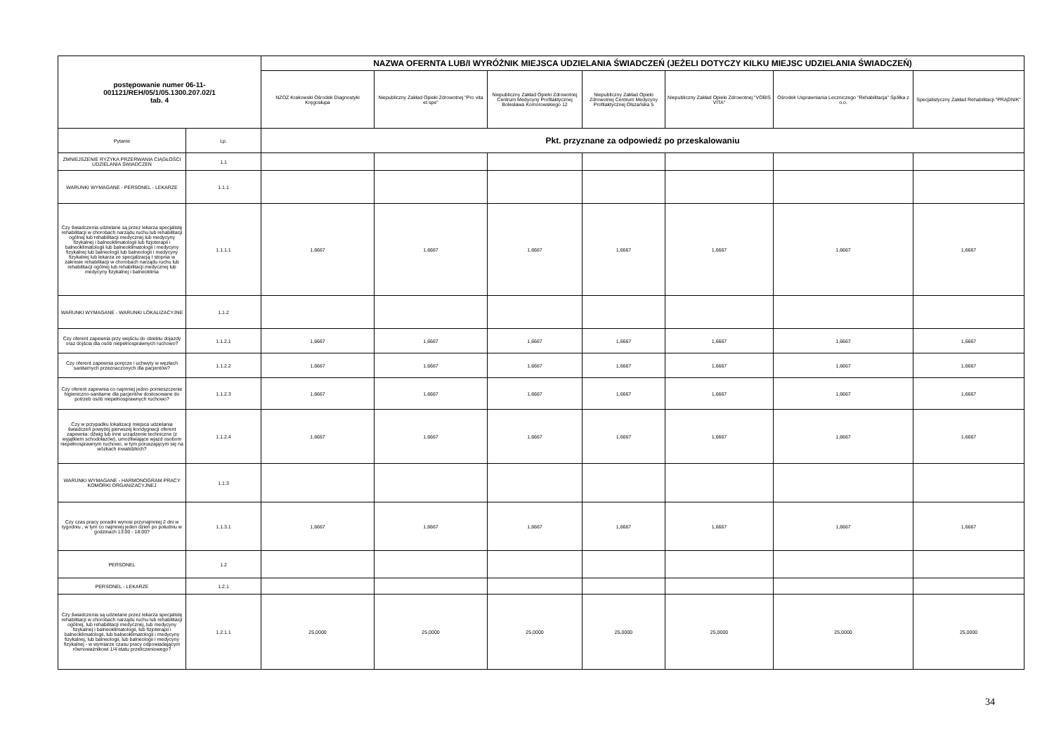| postępowanie numer 06-11-001121/REH/05/1/05.1300.207.02/1 tab. 4 | | NAZWA OFERNTA LUB/I WYRÓŻNIK MIEJSCA UDZIELANIA ŚWIADCZEŃ (JEŻELI DOTYCZY KILKU MIEJSC UDZIELANIA ŚWIADCZEŃ) | | | | | | |
| --- | --- | --- | --- | --- | --- | --- | --- | --- |
| | | NZOZ Krakowski Ośrodek Diagnostyki Kręgosłupa | Niepubliczny Zakład Opieki Zdrowotnej "Pro vita et spe" | Niepubliczny Zakład Opieki Zdrowotnej Centrum Medycyny Profilaktycznej Bolesława Komorowskiego 12 | Niepubliczny Zakład Opieki Zdrowotnej Centrum Medycyny Profilaktycznej Olszańska 5 | Niepubliczny Zakład Opieki Zdrowotnej "VOBIS VITA" | Ośrodek Usprawniania Leczniczego "Rehabilitacja" Spółka z o.o. | Specjalistyczny Zakład Rehabilitacji "PRĄDNIK" |
| Pytanie | Lp. | Pkt. przyznane za odpowiedź po przeskalowaniu | | | | | | |
| ZMNIEJSZENIE RYZYKA PRZERWANIA CIĄGŁOŚCI UDZIELANIA ŚWIADCZEŃ | 1.1 | | | | | | | |
| WARUNKI WYMAGANE - PERSONEL - LEKARZE | 1.1.1 | | | | | | | |
| Czy świadczenia udzielane są przez lekarza specjalistę rehabilitacji w chorobach narządu ruchu lub rehabilitacji ogólnej lub rehabilitacji medycznej lub medycyny fizykalnej i balneoklimatologii lub fizjoterapii i balneoklimatologii lub balneoklimatologii i medycyny fizykalnej lub balneologii lub balneologii i medycyny fizykalnej lub lekarza ze specjalizacją I stopnia w zakresie rehabilitacji w chorobach narządu ruchu lub rehabilitacji ogólnej lub rehabilitacji medycznej lub medycyny fizykalnej i balneoklima | 1.1.1.1 | 1,6667 | 1,6667 | 1,6667 | 1,6667 | 1,6667 | 1,6667 | 1,6667 |
| WARUNKI WYMAGANE - WARUNKI LOKALIZACYJNE | 1.1.2 | | | | | | | |
| Czy oferent zapewnia przy wejściu do obiektu dojazdy oraz dojścia dla osób niepełnosprawnych ruchowo? | 1.1.2.1 | 1,6667 | 1,6667 | 1,6667 | 1,6667 | 1,6667 | 1,6667 | 1,6667 |
| Czy oferent zapewnia poręcze i uchwyty w węzłach sanitarnych przeznaczonych dla pacjentów? | 1.1.2.2 | 1,6667 | 1,6667 | 1,6667 | 1,6667 | 1,6667 | 1,6667 | 1,6667 |
| Czy oferent zapewnia co najmniej jedno pomieszczenie higieniczno-sanitarne dla pacjentów dostosowane do potrzeb osób niepełnosprawnych ruchowo? | 1.1.2.3 | 1,6667 | 1,6667 | 1,6667 | 1,6667 | 1,6667 | 1,6667 | 1,6667 |
| Czy w przypadku lokalizacji miejsca udzielania świadczeń powyżej pierwszej kondygnacji oferent zapewnia: dźwig lub inne urządzenie techniczne (z wyjątkiem schodołazów), umożliwiające wjazd osobom niepełnosprawnym ruchowo, w tym poruszającym się na wózkach inwalidzkich? | 1.1.2.4 | 1,6667 | 1,6667 | 1,6667 | 1,6667 | 1,6667 | 1,6667 | 1,6667 |
| WARUNKI WYMAGANE - HARMONOGRAM PRACY KOMÓRKI ORGANIZACYJNEJ | 1.1.3 | | | | | | | |
| Czy czas pracy poradni wynosi przynajmniej 2 dni w tygodniu , w tym co najmniej jeden dzień po południu w godzinach 13:00 - 18:00? | 1.1.3.1 | 1,6667 | 1,6667 | 1,6667 | 1,6667 | 1,6667 | 1,6667 | 1,6667 |
| PERSONEL | 1.2 | | | | | | | |
| PERSONEL - LEKARZE | 1.2.1 | | | | | | | |
| Czy świadczenia są udzielane przez lekarza specjalistę rehabilitacji w chorobach narządu ruchu lub rehabilitacji ogólnej, lub rehabilitacji medycznej, lub medycyny fizykalnej i balneoklimatologii, lub fizjoterapii i balneoklimatologii, lub balneoklimatologii i medycyny fizykalnej, lub balneologii, lub balneologii i medycyny fizykalnej - w wymiarze czasu pracy odpowiadającym równoważnikowi 1/4 etatu przeliczeniowego? | 1.2.1.1 | 25,0000 | 25,0000 | 25,0000 | 25,0000 | 25,0000 | 25,0000 | 25,0000 |
34